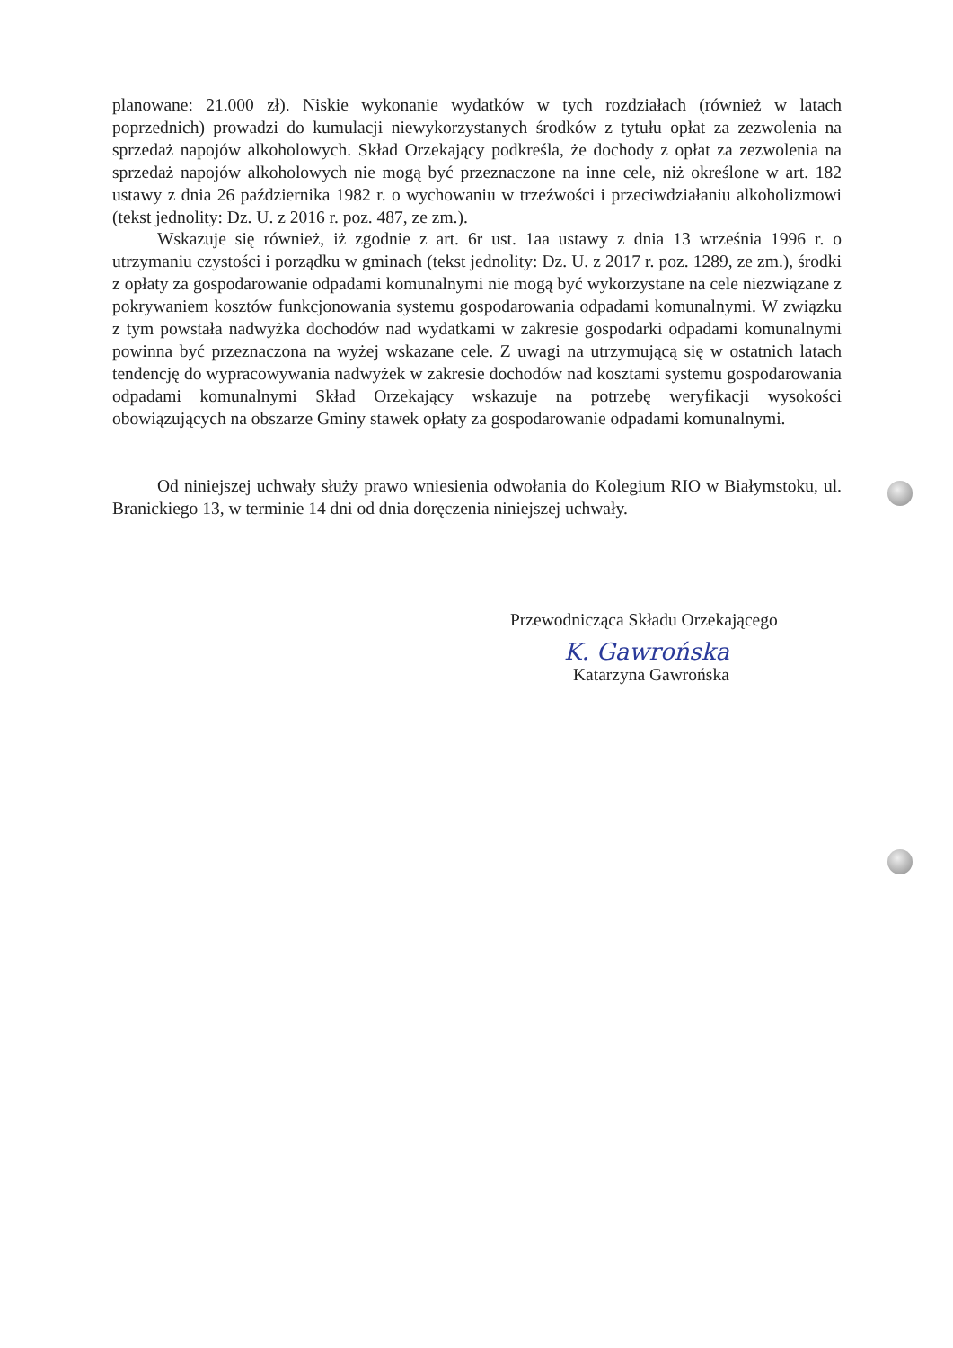planowane: 21.000 zł). Niskie wykonanie wydatków w tych rozdziałach (również w latach poprzednich) prowadzi do kumulacji niewykorzystanych środków z tytułu opłat za zezwolenia na sprzedaż napojów alkoholowych. Skład Orzekający podkreśla, że dochody z opłat za zezwolenia na sprzedaż napojów alkoholowych nie mogą być przeznaczone na inne cele, niż określone w art. 182 ustawy z dnia 26 października 1982 r. o wychowaniu w trzeźwości i przeciwdziałaniu alkoholizmowi (tekst jednolity: Dz. U. z 2016 r. poz. 487, ze zm.).
Wskazuje się również, iż zgodnie z art. 6r ust. 1aa ustawy z dnia 13 września 1996 r. o utrzymaniu czystości i porządku w gminach (tekst jednolity: Dz. U. z 2017 r. poz. 1289, ze zm.), środki z opłaty za gospodarowanie odpadami komunalnymi nie mogą być wykorzystane na cele niezwiązane z pokrywaniem kosztów funkcjonowania systemu gospodarowania odpadami komunalnymi. W związku z tym powstała nadwyżka dochodów nad wydatkami w zakresie gospodarki odpadami komunalnymi powinna być przeznaczona na wyżej wskazane cele. Z uwagi na utrzymującą się w ostatnich latach tendencję do wypracowywania nadwyżek w zakresie dochodów nad kosztami systemu gospodarowania odpadami komunalnymi Skład Orzekający wskazuje na potrzebę weryfikacji wysokości obowiązujących na obszarze Gminy stawek opłaty za gospodarowanie odpadami komunalnymi.
Od niniejszej uchwały służy prawo wniesienia odwołania do Kolegium RIO w Białymstoku, ul. Branickiego 13, w terminie 14 dni od dnia doręczenia niniejszej uchwały.
Przewodnicząca Składu Orzekającego
K. Gawrońska
Katarzyna Gawrońska